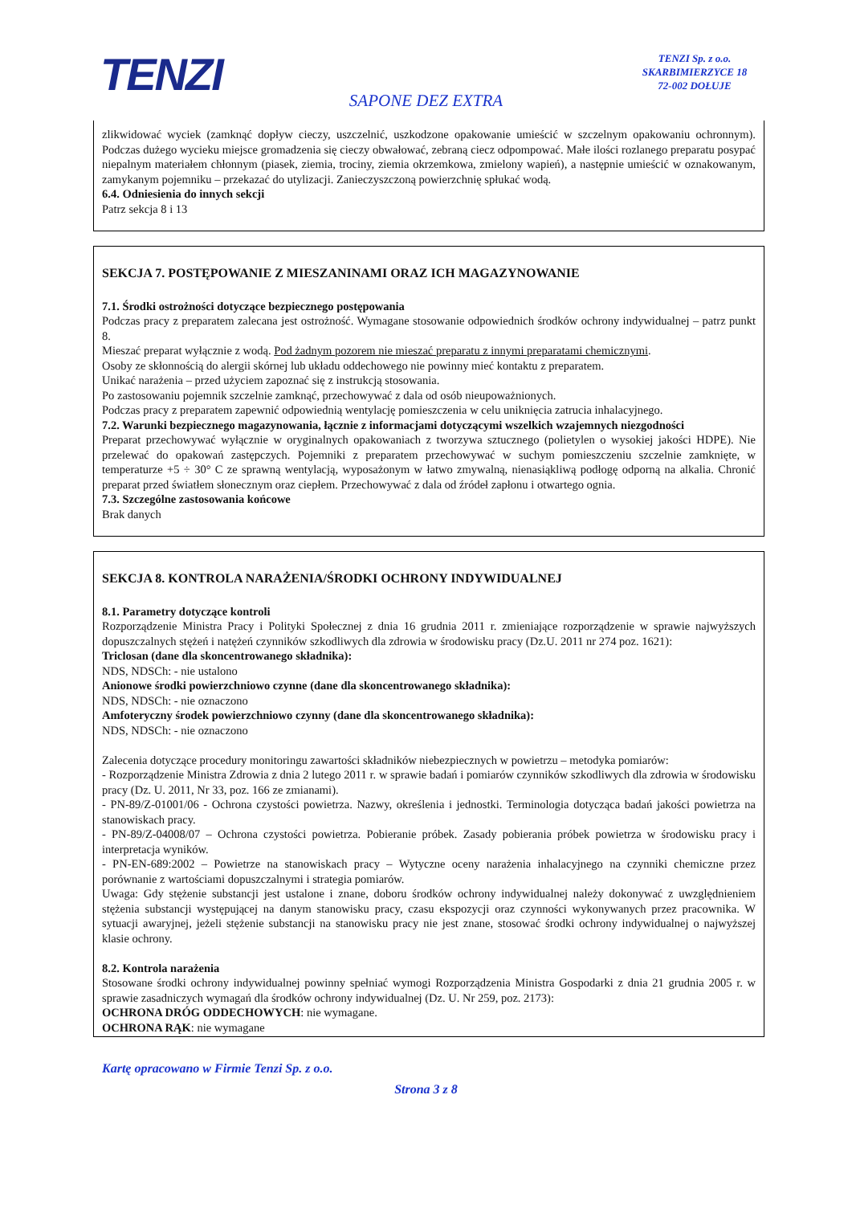TENZI
TENZI Sp. z o.o.
SKARBIMIERZYCE 18
72-002 DOŁUJE
SAPONE DEZ EXTRA
zlikwidować wyciek (zamknąć dopływ cieczy, uszczelnić, uszkodzone opakowanie umieścić w szczelnym opakowaniu ochronnym). Podczas dużego wycieku miejsce gromadzenia się cieczy obwałować, zebraną ciecz odpompować. Małe ilości rozlanego preparatu posypać niepalnym materiałem chłonnym (piasek, ziemia, trociny, ziemia okrzemkowa, zmielony wapień), a następnie umieścić w oznakowanym, zamykanym pojemniku – przekazać do utylizacji. Zanieczyszczoną powierzchnię spłukać wodą.
6.4. Odniesienia do innych sekcji
Patrz sekcja 8 i 13
SEKCJA 7. POSTĘPOWANIE Z MIESZANINAMI ORAZ ICH MAGAZYNOWANIE
7.1. Środki ostrożności dotyczące bezpiecznego postępowania
Podczas pracy z preparatem zalecana jest ostrożność. Wymagane stosowanie odpowiednich środków ochrony indywidualnej – patrz punkt 8.
Mieszać preparat wyłącznie z wodą. Pod żadnym pozorem nie mieszać preparatu z innymi preparatami chemicznymi.
Osoby ze skłonnością do alergii skórnej lub układu oddechowego nie powinny mieć kontaktu z preparatem.
Unikać narażenia – przed użyciem zapoznać się z instrukcją stosowania.
Po zastosowaniu pojemnik szczelnie zamknąć, przechowywać z dala od osób nieupoważnionych.
Podczas pracy z preparatem zapewnić odpowiednią wentylację pomieszczenia w celu uniknięcia zatrucia inhalacyjnego.
7.2. Warunki bezpiecznego magazynowania, łącznie z informacjami dotyczącymi wszelkich wzajemnych niezgodności
Preparat przechowywać wyłącznie w oryginalnych opakowaniach z tworzywa sztucznego (polietylen o wysokiej jakości HDPE). Nie przelewać do opakowań zastępczych. Pojemniki z preparatem przechowywać w suchym pomieszczeniu szczelnie zamknięte, w temperaturze +5 ÷ 30° C ze sprawną wentylacją, wyposażonym w łatwo zmywalną, nienasiąkliwą podłogę odporną na alkalia. Chronić preparat przed światłem słonecznym oraz ciepłem. Przechowywać z dala od źródeł zapłonu i otwartego ognia.
7.3. Szczególne zastosowania końcowe
Brak danych
SEKCJA 8. KONTROLA NARAŻENIA/ŚRODKI OCHRONY INDYWIDUALNEJ
8.1. Parametry dotyczące kontroli
Rozporządzenie Ministra Pracy i Polityki Społecznej z dnia 16 grudnia 2011 r. zmieniające rozporządzenie w sprawie najwyższych dopuszczalnych stężeń i natężeń czynników szkodliwych dla zdrowia w środowisku pracy (Dz.U. 2011 nr 274 poz. 1621):
Triclosan (dane dla skoncentrowanego składnika):
NDS, NDSCh: - nie ustalono
Anionowe środki powierzchniowo czynne (dane dla skoncentrowanego składnika):
NDS, NDSCh: - nie oznaczono
Amfoteryczny środek powierzchniowo czynny (dane dla skoncentrowanego składnika):
NDS, NDSCh: - nie oznaczono
Zalecenia dotyczące procedury monitoringu zawartości składników niebezpiecznych w powietrzu – metodyka pomiarów:
- Rozporządzenie Ministra Zdrowia z dnia 2 lutego 2011 r. w sprawie badań i pomiarów czynników szkodliwych dla zdrowia w środowisku pracy (Dz. U. 2011, Nr 33, poz. 166 ze zmianami).
- PN-89/Z-01001/06 - Ochrona czystości powietrza. Nazwy, określenia i jednostki. Terminologia dotycząca badań jakości powietrza na stanowiskach pracy.
- PN-89/Z-04008/07 – Ochrona czystości powietrza. Pobieranie próbek. Zasady pobierania próbek powietrza w środowisku pracy i interpretacja wyników.
- PN-EN-689:2002 – Powietrze na stanowiskach pracy – Wytyczne oceny narażenia inhalacyjnego na czynniki chemiczne przez porównanie z wartościami dopuszczalnymi i strategia pomiarów.
Uwaga: Gdy stężenie substancji jest ustalone i znane, doboru środków ochrony indywidualnej należy dokonywać z uwzględnieniem stężenia substancji występującej na danym stanowisku pracy, czasu ekspozycji oraz czynności wykonywanych przez pracownika. W sytuacji awaryjnej, jeżeli stężenie substancji na stanowisku pracy nie jest znane, stosować środki ochrony indywidualnej o najwyższej klasie ochrony.
8.2. Kontrola narażenia
Stosowane środki ochrony indywidualnej powinny spełniać wymogi Rozporządzenia Ministra Gospodarki z dnia 21 grudnia 2005 r. w sprawie zasadniczych wymagań dla środków ochrony indywidualnej (Dz. U. Nr 259, poz. 2173):
OCHRONA DRÓG ODDECHOWYCH: nie wymagane.
OCHRONA RĄK: nie wymagane
Kartę opracowano w Firmie Tenzi Sp. z o.o.
Strona 3 z 8